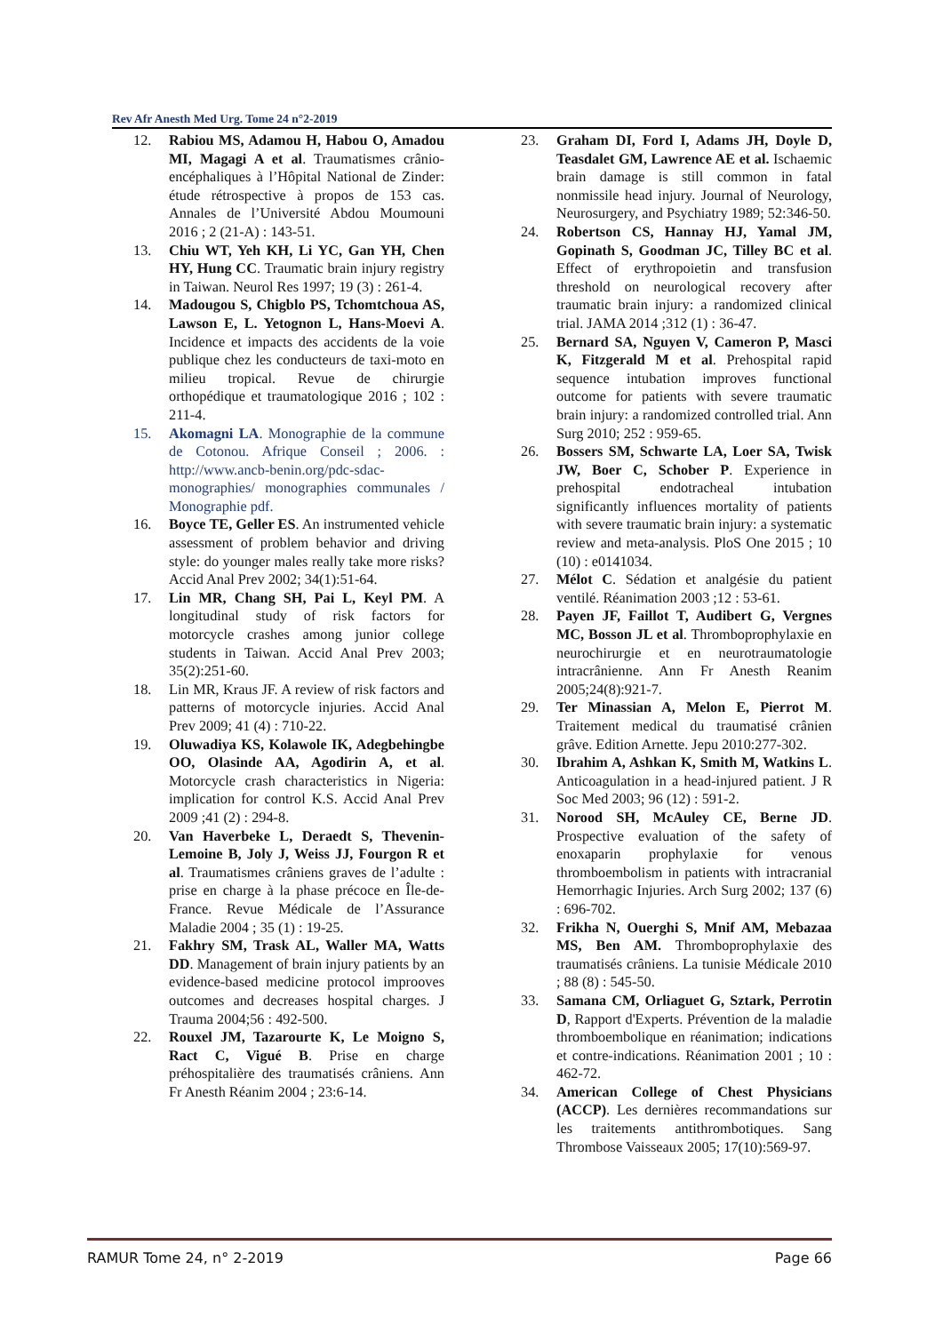Rev Afr Anesth Med Urg. Tome 24 n°2-2019
12. Rabiou MS, Adamou H, Habou O, Amadou MI, Magagi A et al. Traumatismes crânio-encéphaliques à l’Hôpital National de Zinder: étude rétrospective à propos de 153 cas. Annales de l’Université Abdou Moumouni 2016 ; 2 (21-A) : 143-51.
13. Chiu WT, Yeh KH, Li YC, Gan YH, Chen HY, Hung CC. Traumatic brain injury registry in Taiwan. Neurol Res 1997; 19 (3) : 261-4.
14. Madougou S, Chigblo PS, Tchomtchoua AS, Lawson E, L. Yetognon L, Hans-Moevi A. Incidence et impacts des accidents de la voie publique chez les conducteurs de taxi-moto en milieu tropical. Revue de chirurgie orthopédique et traumatologique 2016 ; 102 : 211-4.
15. Akomagni LA. Monographie de la commune de Cotonou. Afrique Conseil ; 2006. : http://www.ancb-benin.org/pdc-sdac-monographies/ monographies communales / Monographie pdf.
16. Boyce TE, Geller ES. An instrumented vehicle assessment of problem behavior and driving style: do younger males really take more risks? Accid Anal Prev 2002; 34(1):51-64.
17. Lin MR, Chang SH, Pai L, Keyl PM. A longitudinal study of risk factors for motorcycle crashes among junior college students in Taiwan. Accid Anal Prev 2003; 35(2):251-60.
18. Lin MR, Kraus JF. A review of risk factors and patterns of motorcycle injuries. Accid Anal Prev 2009; 41 (4) : 710-22.
19. Oluwadiya KS, Kolawole IK, Adegbehingbe OO, Olasinde AA, Agodirin A, et al. Motorcycle crash characteristics in Nigeria: implication for control K.S. Accid Anal Prev 2009 ;41 (2) : 294-8.
20. Van Haverbeke L, Deraedt S, Thevenin-Lemoine B, Joly J, Weiss JJ, Fourgon R et al. Traumatismes crâniens graves de l’adulte : prise en charge à la phase précoce en Île-de-France. Revue Médicale de l’Assurance Maladie 2004 ; 35 (1) : 19-25.
21. Fakhry SM, Trask AL, Waller MA, Watts DD. Management of brain injury patients by an evidence-based medicine protocol improoves outcomes and decreases hospital charges. J Trauma 2004;56 : 492-500.
22. Rouxel JM, Tazarourte K, Le Moigno S, Ract C, Vigué B. Prise en charge préhospitalière des traumatisés crâniens. Ann Fr Anesth Réanim 2004 ; 23:6-14.
23. Graham DI, Ford I, Adams JH, Doyle D, Teasdalet GM, Lawrence AE et al. Ischaemic brain damage is still common in fatal nonmissile head injury. Journal of Neurology, Neurosurgery, and Psychiatry 1989; 52:346-50.
24. Robertson CS, Hannay HJ, Yamal JM, Gopinath S, Goodman JC, Tilley BC et al. Effect of erythropoietin and transfusion threshold on neurological recovery after traumatic brain injury: a randomized clinical trial. JAMA 2014 ;312 (1) : 36-47.
25. Bernard SA, Nguyen V, Cameron P, Masci K, Fitzgerald M et al. Prehospital rapid sequence intubation improves functional outcome for patients with severe traumatic brain injury: a randomized controlled trial. Ann Surg 2010; 252 : 959-65.
26. Bossers SM, Schwarte LA, Loer SA, Twisk JW, Boer C, Schober P. Experience in prehospital endotracheal intubation significantly influences mortality of patients with severe traumatic brain injury: a systematic review and meta-analysis. PloS One 2015 ; 10 (10) : e0141034.
27. Mélot C. Sédation et analgésie du patient ventilé. Réanimation 2003 ;12 : 53-61.
28. Payen JF, Faillot T, Audibert G, Vergnes MC, Bosson JL et al. Thromboprophylaxie en neurochirurgie et en neurotraumatologie intracrânienne. Ann Fr Anesth Reanim 2005;24(8):921-7.
29. Ter Minassian A, Melon E, Pierrot M. Traitement medical du traumatisé crânien grâve. Edition Arnette. Jepu 2010:277-302.
30. Ibrahim A, Ashkan K, Smith M, Watkins L. Anticoagulation in a head-injured patient. J R Soc Med 2003; 96 (12) : 591-2.
31. Norood SH, McAuley CE, Berne JD. Prospective evaluation of the safety of enoxaparin prophylaxie for venous thromboembolism in patients with intracranial Hemorrhagic Injuries. Arch Surg 2002; 137 (6) : 696-702.
32. Frikha N, Ouerghi S, Mnif AM, Mebazaa MS, Ben AM. Thromboprophylaxie des traumatisés crâniens. La tunisie Médicale 2010 ; 88 (8) : 545-50.
33. Samana CM, Orliaguet G, Sztark, Perrotin D, Rapport d'Experts. Prévention de la maladie thromboembolique en réanimation; indications et contre-indications. Réanimation 2001 ; 10 : 462-72.
34. American College of Chest Physicians (ACCP). Les dernières recommandations sur les traitements antithrombotiques. Sang Thrombose Vaisseaux 2005; 17(10):569-97.
RAMUR Tome 24, n° 2-2019 Page 66